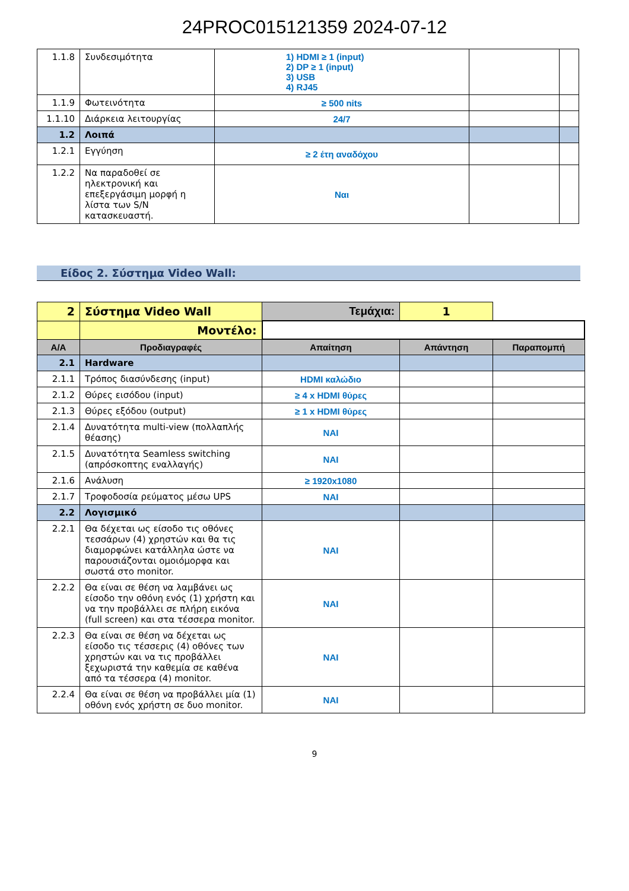24PROC015121359 2024-07-12
| 1.1.8 | Συνδεσιμότητα | 1) HDMI ≥ 1 (input) 2) DP ≥ 1 (input) 3) USB 4) RJ45 | | |
| 1.1.9 | Φωτεινότητα | ≥ 500 nits | | |
| 1.1.10 | Διάρκεια λειτουργίας | 24/7 | | |
| 1.2 | Λοιπά | | | |
| 1.2.1 | Εγγύηση | ≥ 2 έτη αναδόχου | | |
| 1.2.2 | Να παραδοθεί σε ηλεκτρονική και επεξεργάσιμη μορφή η λίστα των S/N κατασκευαστή. | Ναι | | |
Είδος 2. Σύστημα Video Wall:
| 2 | Σύστημα Video Wall | Τεμάχια: | 1 | |
| | Μοντέλο: | | | |
| Α/Α | Προδιαγραφές | Απαίτηση | Απάντηση | Παραπομπή |
| 2.1 | Hardware | | | |
| 2.1.1 | Τρόπος διασύνδεσης (input) | HDMI καλώδιο | | |
| 2.1.2 | Θύρες εισόδου (input) | ≥ 4 x HDMI θύρες | | |
| 2.1.3 | Θύρες εξόδου (output) | ≥ 1 x HDMI θύρες | | |
| 2.1.4 | Δυνατότητα multi-view (πολλαπλής θέασης) | ΝΑΙ | | |
| 2.1.5 | Δυνατότητα Seamless switching (απρόσκοπτης εναλλαγής) | ΝΑΙ | | |
| 2.1.6 | Ανάλυση | ≥ 1920x1080 | | |
| 2.1.7 | Τροφοδοσία ρεύματος μέσω UPS | ΝΑΙ | | |
| 2.2 | Λογισμικό | | | |
| 2.2.1 | Θα δέχεται ως είσοδο τις οθόνες τεσσάρων (4) χρηστών και θα τις διαμορφώνει κατάλληλα ώστε να παρουσιάζονται ομοιόμορφα και σωστά στο monitor. | ΝΑΙ | | |
| 2.2.2 | Θα είναι σε θέση να λαμβάνει ως είσοδο την οθόνη ενός (1) χρήστη και να την προβάλλει σε πλήρη εικόνα (full screen) και στα τέσσερα monitor. | ΝΑΙ | | |
| 2.2.3 | Θα είναι σε θέση να δέχεται ως είσοδο τις τέσσερις (4) οθόνες των χρηστών και να τις προβάλλει ξεχωριστά την καθεμία σε καθένα από τα τέσσερα (4) monitor. | ΝΑΙ | | |
| 2.2.4 | Θα είναι σε θέση να προβάλλει μία (1) οθόνη ενός χρήστη σε δυο monitor. | ΝΑΙ | | |
9